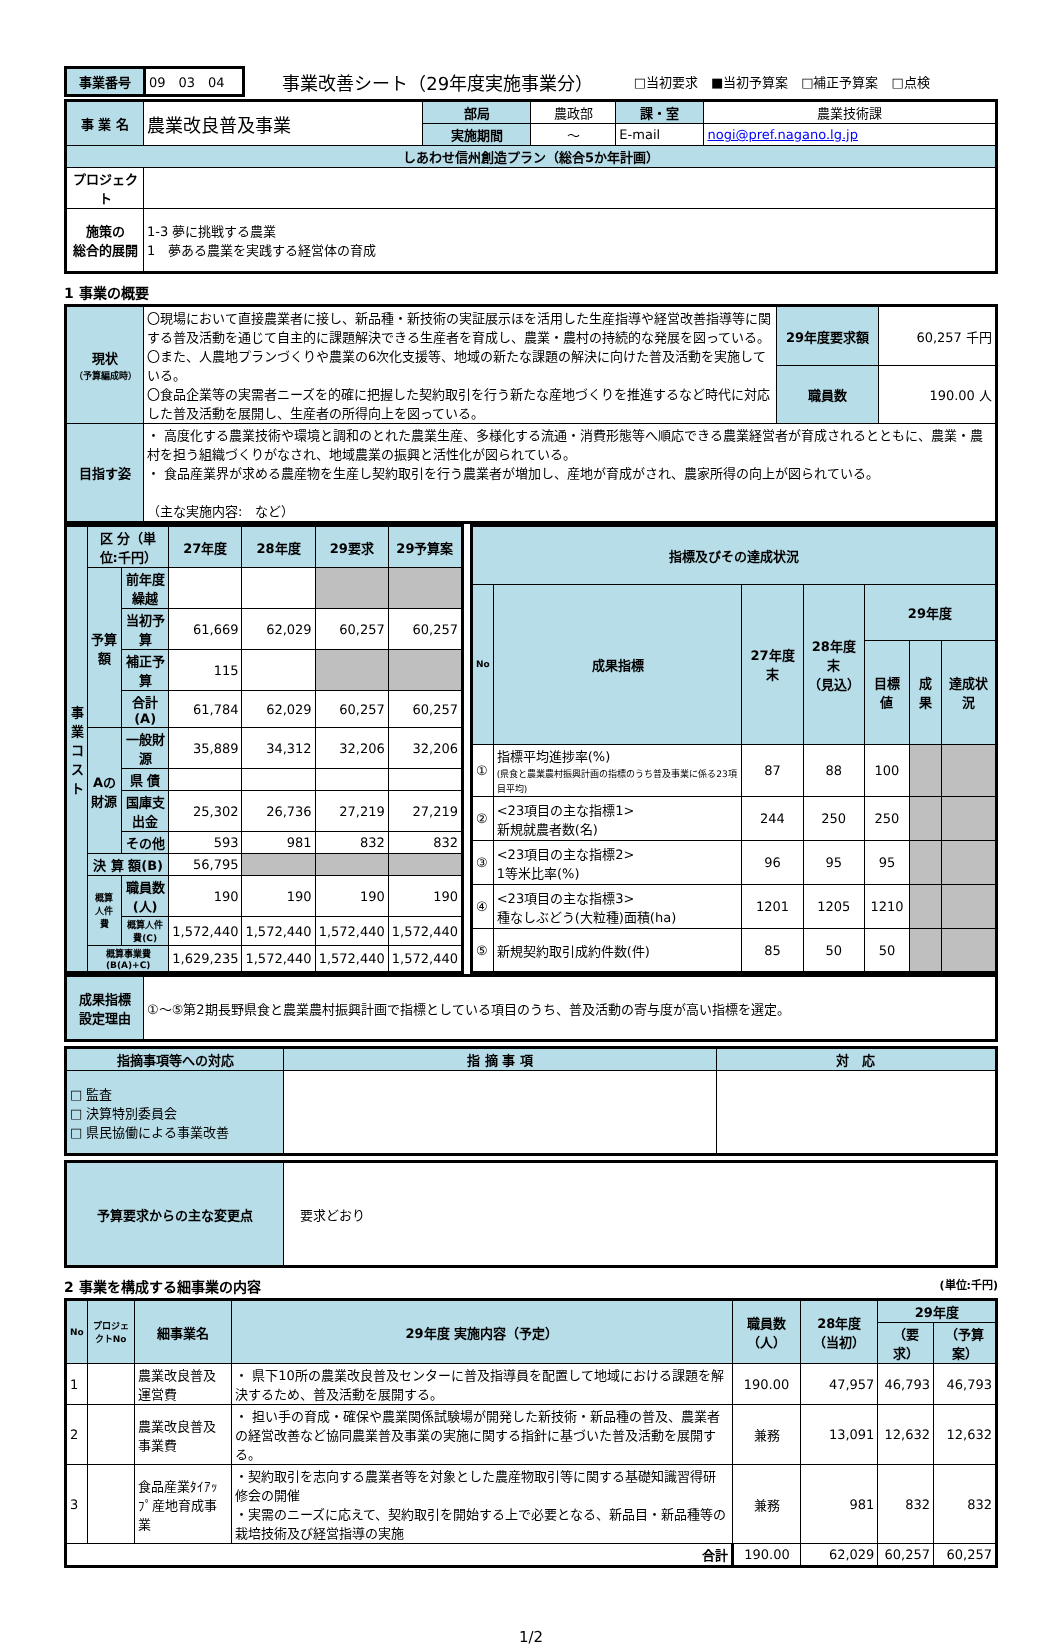| 事業番号 | 09 03 04 | 事業改善シート（29年度実施事業分） | □当初要求 ■当初予算案 □補正予算案 □点検 |
| 事 業 名 | 農業改良普及事業 | 部局 | 農政部 | 課・室 | 農業技術課 |
| | | 実施期間 | ～ | E-mail | nogi@pref.nagano.lg.jp |
| しあわせ信州創造プラン（総合5か年計画） | | | | | |
| プロジェクト | | | | | |
| 施策の 総合的展開 | 1-3 夢に挑戦する農業 1 夢ある農業を実践する経営体の育成 | | | | |
1 事業の概要
| 現状 （予算編成時） | 〇現場において直接農業者に接し、新品種・新技術の実証展示ほを活用した生産指導や経営改善指導等に関する普及活動を通じて自主的に課題解決できる生産者を育成し、農業・農村の持続的な発展を図っている。 〇また、人農地プランづくりや農業の6次化支援等、地域の新たな課題の解決に向けた普及活動を実施している。 〇食品企業等の実需者ニーズを的確に把握した契約取引を行う新たな産地づくりを推進するなど時代に対応した普及活動を展開し、生産者の所得向上を図っている。 | 29年度要求額 | 60,257 千円 |
| | | 職員数 | 190.00 人 |
| 目指す姿 | ・ 高度化する農業技術や環境と調和のとれた農業生産、多様化する流通・消費形態等へ順応できる農業経営者が育成されるとともに、農業・農村を担う組織づくりがなされ、地域農業の振興と活性化が図られている。 ・ 食品産業界が求める農産物を生産し契約取引を行う農業者が増加し、産地が育成がされ、農家所得の向上が図られている。 （主な実施内容: など） | | |
| 事 業 コ ス ト | 区 分（単位:千円） | | | 27年度 | 28年度 | 29要求 | 29予算案 |
| | 予算額 | 前年度繰越 | | | | | |
| | | 当初予算 | | 61,669 | 62,029 | 60,257 | 60,257 |
| | | 補正予算 | | 115 | | | |
| | | 合計(A) | | 61,784 | 62,029 | 60,257 | 60,257 |
| | Aの財源 | | 一般財源 | 35,889 | 34,312 | 32,206 | 32,206 |
| | | | 県 債 | | | | |
| | | | 国庫支出金 | 25,302 | 26,736 | 27,219 | 27,219 |
| | | | その他 | 593 | 981 | 832 | 832 |
| | 決 算 額(B) | | | 56,795 | | | |
| | 概算人件費 | 職員数(人) | | 190 | 190 | 190 | 190 |
| | | 概算人件費(C) | | 1,572,440 | 1,572,440 | 1,572,440 | 1,572,440 |
| | 概算事業費(B(A)+C) | | | 1,629,235 | 1,572,440 | 1,572,440 | 1,572,440 |
| 指標及びその達成状況 | | | | | | |
| No | 成果指標 | 27年度末 | 28年度末 （見込） | 29年度 | | |
| | | | | 目標値 | 成果 | 達成状況 |
| ① | 指標平均進捗率(%) (県食と農業農村振興計画の指標のうち普及事業に係る23項目平均) | 87 | 88 | 100 | | |
| ② | <23項目の主な指標1> 新規就農者数(名) | 244 | 250 | 250 | | |
| ③ | <23項目の主な指標2> 1等米比率(%) | 96 | 95 | 95 | | |
| ④ | <23項目の主な指標3> 種なしぶどう(大粒種)面積(ha) | 1201 | 1205 | 1210 | | |
| ⑤ | 新規契約取引成約件数(件) | 85 | 50 | 50 | | |
| 成果指標 設定理由 | ①～⑤第2期長野県食と農業農村振興計画で指標としている項目のうち、普及活動の寄与度が高い指標を選定。 |
| 指摘事項等への対応 | 指 摘 事 項 | 対 応 |
| □ 監査 □ 決算特別委員会 □ 県民協働による事業改善 | | |
| 予算要求からの主な変更点 | 要求どおり |
2 事業を構成する細事業の内容 (単位:千円)
| No | プロジェクトNo | 細事業名 | 29年度 実施内容（予定） | 職員数（人） | 28年度（当初） | 29年度 | |
| | | | | | | （要求） | （予算案） |
| 1 | | 農業改良普及運営費 | ・ 県下10所の農業改良普及センターに普及指導員を配置して地域における課題を解決するため、普及活動を展開する。 | 190.00 | 47,957 | 46,793 | 46,793 |
| 2 | | 農業改良普及事業費 | ・ 担い手の育成・確保や農業関係試験場が開発した新技術・新品種の普及、農業者の経営改善など協同農業普及事業の実施に関する指針に基づいた普及活動を展開する。 | 兼務 | 13,091 | 12,632 | 12,632 |
| 3 | | 食品産業ﾀｲｱｯﾌﾟ産地育成事業 | ・契約取引を志向する農業者等を対象とした農産物取引等に関する基礎知識習得研修会の開催 ・実需のニーズに応えて、契約取引を開始する上で必要となる、新品目・新品種等の栽培技術及び経営指導の実施 | 兼務 | 981 | 832 | 832 |
| 合計 | | | | 190.00 | 62,029 | 60,257 | 60,257 |
1/2